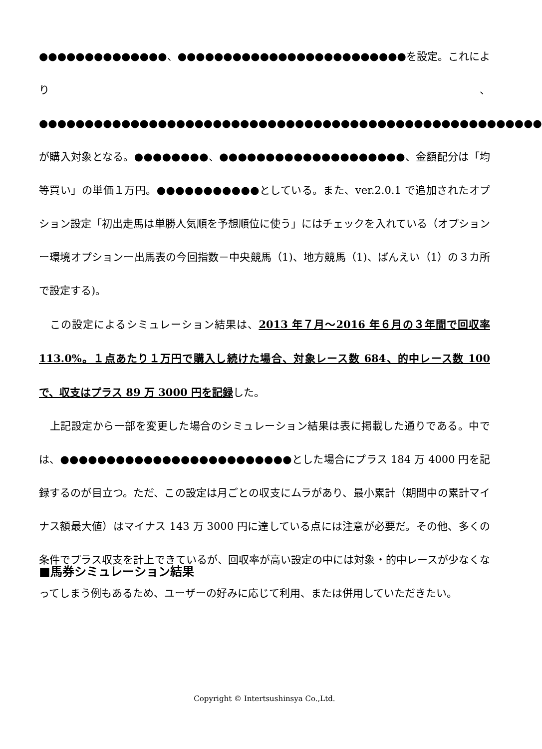●●●●●●●●●●●●●●、●●●●●●●●●●●●●●●●●●●●●●●●●を設定。これにより、●●●●●●●●●●●●●●●●●●●●●●●●●●●●●●●●●●●●●●●●●●●●●●●●●●●●●●●が購入対象となる。●●●●●●●●、●●●●●●●●●●●●●●●●●●●●、金額配分は「均等買い」の単価１万円。●●●●●●●●●●●としている。また、ver.2.0.1 で追加されたオプション設定「初出走馬は単勝人気順を予想順位に使う」にはチェックを入れている（オプションー環境オプションー出馬表の今回指数－中央競馬（1)、地方競馬（1)、ばんえい（1）の３カ所で設定する)。
　この設定によるシミュレーション結果は、2013 年７月～2016 年６月の３年間で回収率 113.0%。１点あたり１万円で購入し続けた場合、対象レース数 684、的中レース数 100 で、収支はプラス 89 万 3000 円を記録した。
　上記設定から一部を変更した場合のシミュレーション結果は表に掲載した通りである。中では、●●●●●●●●●●●●●●●●●●●●●●●●●とした場合にプラス 184 万 4000 円を記録するのが目立つ。ただ、この設定は月ごとの収支にムラがあり、最小累計（期間中の累計マイナス額最大値）はマイナス 143 万 3000 円に達している点には注意が必要だ。その他、多くの条件でプラス収支を計上できているが、回収率が高い設定の中には対象・的中レースが少なくなってしまう例もあるため、ユーザーの好みに応じて利用、または併用していただきたい。
■馬券シミュレーション結果
Copyright © Intertsushinsya Co.,Ltd.